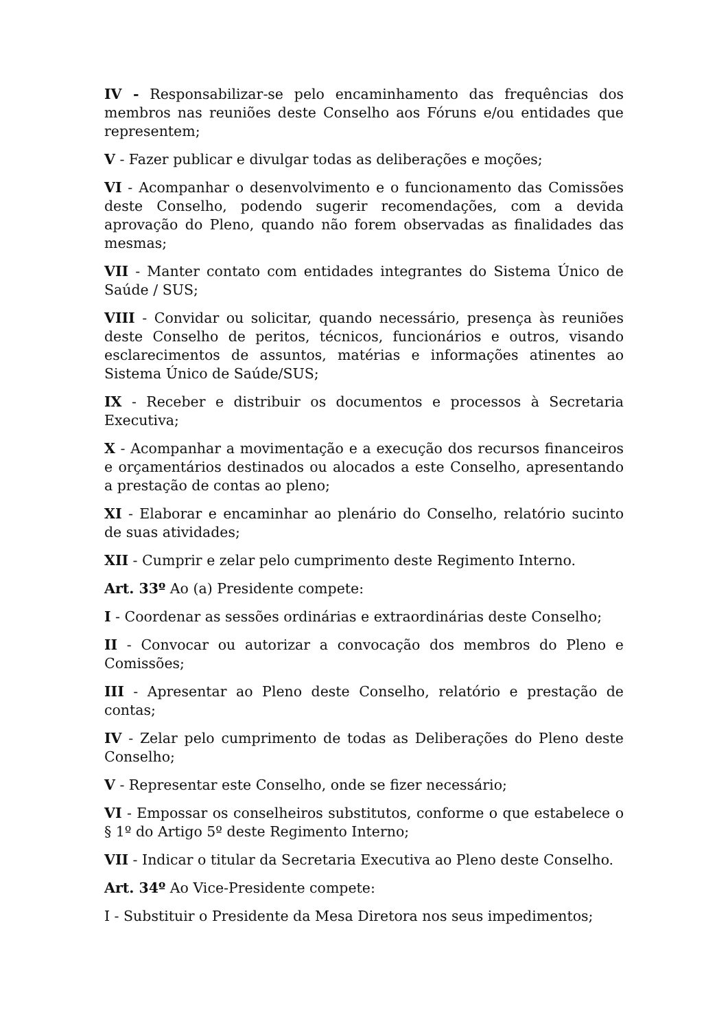IV - Responsabilizar-se pelo encaminhamento das frequências dos membros nas reuniões deste Conselho aos Fóruns e/ou entidades que representem;
V - Fazer publicar e divulgar todas as deliberações e moções;
VI - Acompanhar o desenvolvimento e o funcionamento das Comissões deste Conselho, podendo sugerir recomendações, com a devida aprovação do Pleno, quando não forem observadas as finalidades das mesmas;
VII - Manter contato com entidades integrantes do Sistema Único de Saúde / SUS;
VIII - Convidar ou solicitar, quando necessário, presença às reuniões deste Conselho de peritos, técnicos, funcionários e outros, visando esclarecimentos de assuntos, matérias e informações atinentes ao Sistema Único de Saúde/SUS;
IX - Receber e distribuir os documentos e processos à Secretaria Executiva;
X - Acompanhar a movimentação e a execução dos recursos financeiros e orçamentários destinados ou alocados a este Conselho, apresentando a prestação de contas ao pleno;
XI - Elaborar e encaminhar ao plenário do Conselho, relatório sucinto de suas atividades;
XII - Cumprir e zelar pelo cumprimento deste Regimento Interno.
Art. 33º Ao (a) Presidente compete:
I - Coordenar as sessões ordinárias e extraordinárias deste Conselho;
II - Convocar ou autorizar a convocação dos membros do Pleno e Comissões;
III - Apresentar ao Pleno deste Conselho, relatório e prestação de contas;
IV - Zelar pelo cumprimento de todas as Deliberações do Pleno deste Conselho;
V - Representar este Conselho, onde se fizer necessário;
VI - Empossar os conselheiros substitutos, conforme o que estabelece o § 1º do Artigo 5º deste Regimento Interno;
VII - Indicar o titular da Secretaria Executiva ao Pleno deste Conselho.
Art. 34º Ao Vice-Presidente compete:
I - Substituir o Presidente da Mesa Diretora nos seus impedimentos;